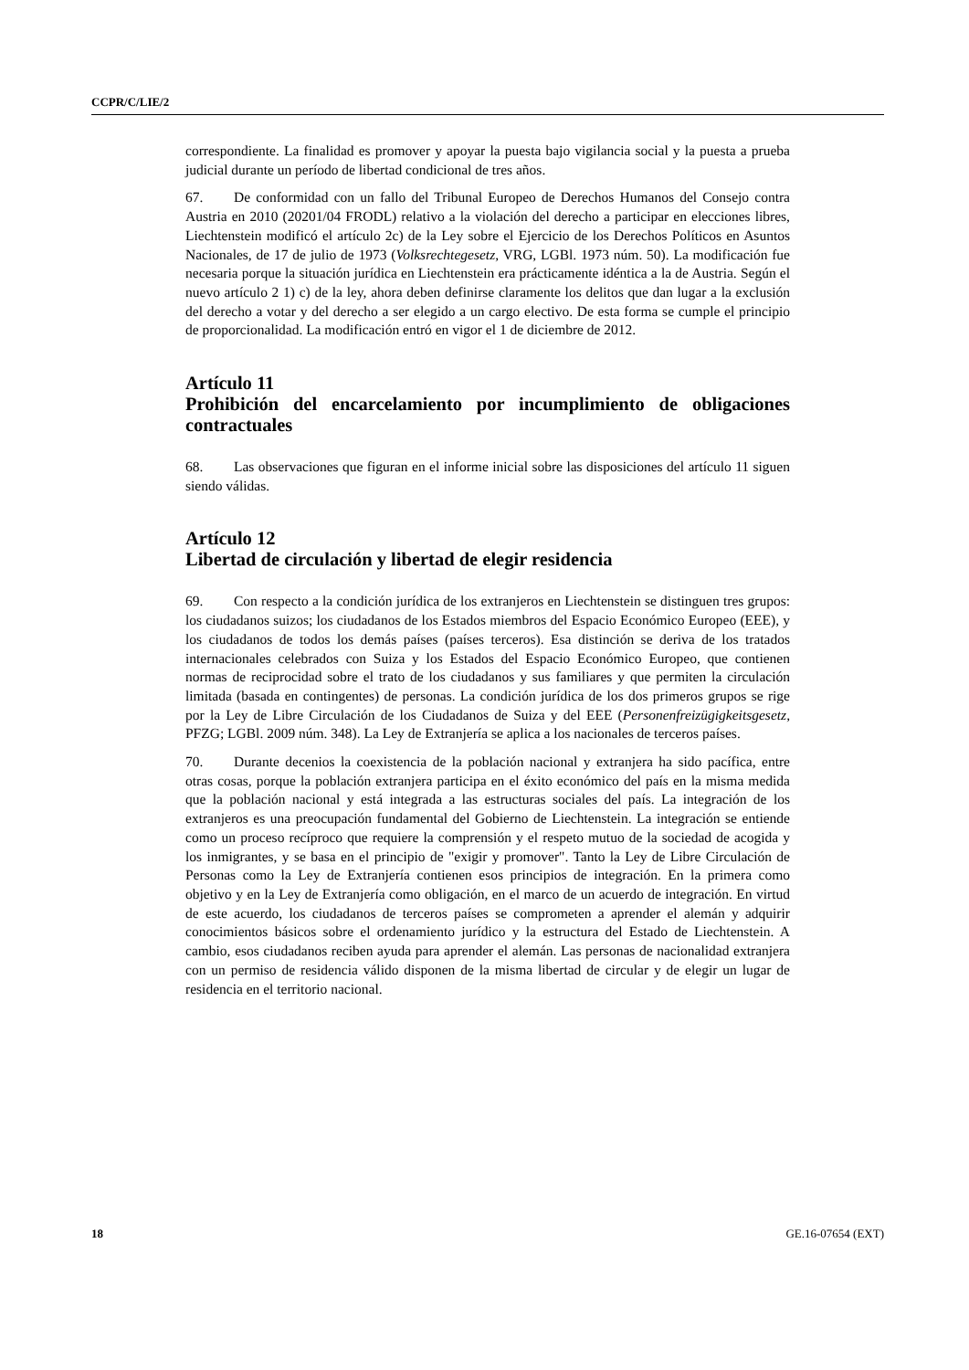CCPR/C/LIE/2
correspondiente. La finalidad es promover y apoyar la puesta bajo vigilancia social y la puesta a prueba judicial durante un período de libertad condicional de tres años.
67. De conformidad con un fallo del Tribunal Europeo de Derechos Humanos del Consejo contra Austria en 2010 (20201/04 FRODL) relativo a la violación del derecho a participar en elecciones libres, Liechtenstein modificó el artículo 2c) de la Ley sobre el Ejercicio de los Derechos Políticos en Asuntos Nacionales, de 17 de julio de 1973 (Volksrechtegesetz, VRG, LGBl. 1973 núm. 50). La modificación fue necesaria porque la situación jurídica en Liechtenstein era prácticamente idéntica a la de Austria. Según el nuevo artículo 2 1) c) de la ley, ahora deben definirse claramente los delitos que dan lugar a la exclusión del derecho a votar y del derecho a ser elegido a un cargo electivo. De esta forma se cumple el principio de proporcionalidad. La modificación entró en vigor el 1 de diciembre de 2012.
Artículo 11
Prohibición del encarcelamiento por incumplimiento de obligaciones contractuales
68. Las observaciones que figuran en el informe inicial sobre las disposiciones del artículo 11 siguen siendo válidas.
Artículo 12
Libertad de circulación y libertad de elegir residencia
69. Con respecto a la condición jurídica de los extranjeros en Liechtenstein se distinguen tres grupos: los ciudadanos suizos; los ciudadanos de los Estados miembros del Espacio Económico Europeo (EEE), y los ciudadanos de todos los demás países (países terceros). Esa distinción se deriva de los tratados internacionales celebrados con Suiza y los Estados del Espacio Económico Europeo, que contienen normas de reciprocidad sobre el trato de los ciudadanos y sus familiares y que permiten la circulación limitada (basada en contingentes) de personas. La condición jurídica de los dos primeros grupos se rige por la Ley de Libre Circulación de los Ciudadanos de Suiza y del EEE (Personenfreizügigkeitsgesetz, PFZG; LGBl. 2009 núm. 348). La Ley de Extranjería se aplica a los nacionales de terceros países.
70. Durante decenios la coexistencia de la población nacional y extranjera ha sido pacífica, entre otras cosas, porque la población extranjera participa en el éxito económico del país en la misma medida que la población nacional y está integrada a las estructuras sociales del país. La integración de los extranjeros es una preocupación fundamental del Gobierno de Liechtenstein. La integración se entiende como un proceso recíproco que requiere la comprensión y el respeto mutuo de la sociedad de acogida y los inmigrantes, y se basa en el principio de "exigir y promover". Tanto la Ley de Libre Circulación de Personas como la Ley de Extranjería contienen esos principios de integración. En la primera como objetivo y en la Ley de Extranjería como obligación, en el marco de un acuerdo de integración. En virtud de este acuerdo, los ciudadanos de terceros países se comprometen a aprender el alemán y adquirir conocimientos básicos sobre el ordenamiento jurídico y la estructura del Estado de Liechtenstein. A cambio, esos ciudadanos reciben ayuda para aprender el alemán. Las personas de nacionalidad extranjera con un permiso de residencia válido disponen de la misma libertad de circular y de elegir un lugar de residencia en el territorio nacional.
18 GE.16-07654 (EXT)